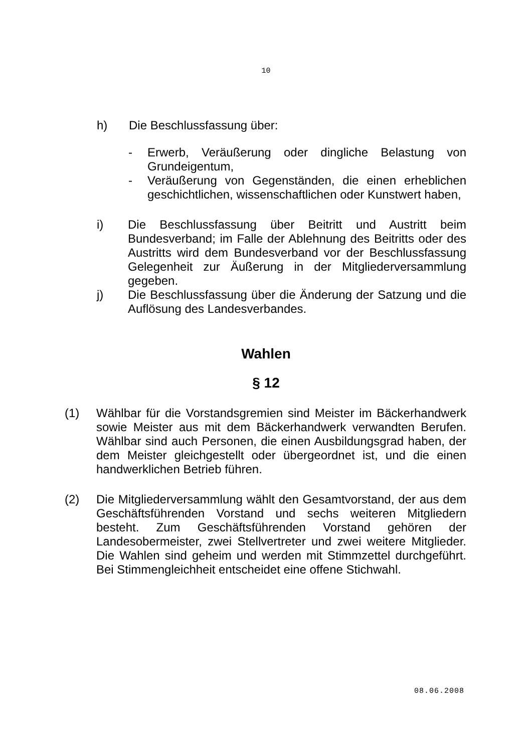10
h) Die Beschlussfassung über:
- Erwerb, Veräußerung oder dingliche Belastung von Grundeigentum,
- Veräußerung von Gegenständen, die einen erheblichen geschichtlichen, wissenschaftlichen oder Kunstwert haben,
i) Die Beschlussfassung über Beitritt und Austritt beim Bundesverband; im Falle der Ablehnung des Beitritts oder des Austritts wird dem Bundesverband vor der Beschlussfassung Gelegenheit zur Äußerung in der Mitgliederversammlung gegeben.
j) Die Beschlussfassung über die Änderung der Satzung und die Auflösung des Landesverbandes.
Wahlen
§ 12
(1) Wählbar für die Vorstandsgremien sind Meister im Bäckerhandwerk sowie Meister aus mit dem Bäckerhandwerk verwandten Berufen. Wählbar sind auch Personen, die einen Ausbildungsgrad haben, der dem Meister gleichgestellt oder übergeordnet ist, und die einen handwerklichen Betrieb führen.
(2) Die Mitgliederversammlung wählt den Gesamtvorstand, der aus dem Geschäftsführenden Vorstand und sechs weiteren Mitgliedern besteht. Zum Geschäftsführenden Vorstand gehören der Landesobermeister, zwei Stellvertreter und zwei weitere Mitglieder. Die Wahlen sind geheim und werden mit Stimmzettel durchgeführt. Bei Stimmengleichheit entscheidet eine offene Stichwahl.
08.06.2008